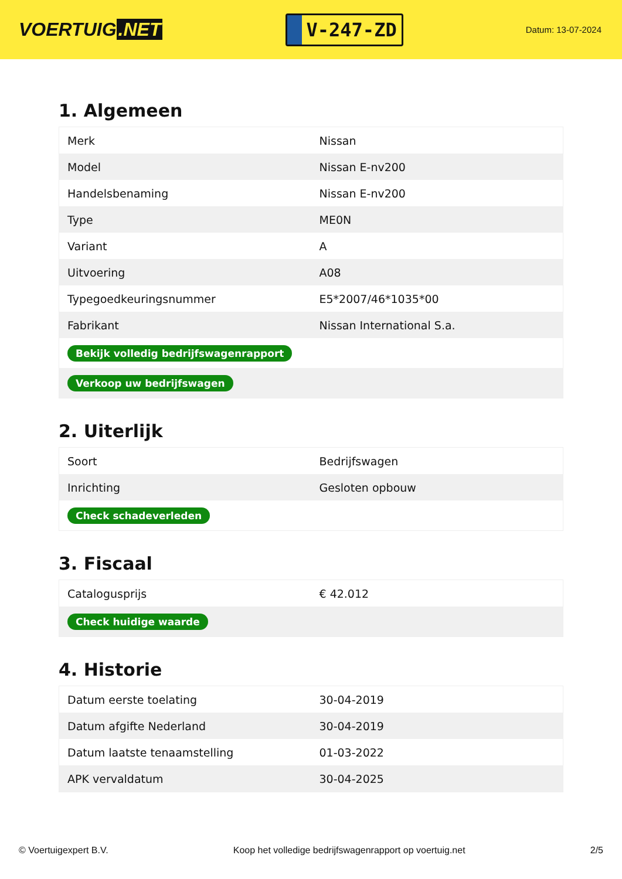VOERTUIG.NET
V-247-ZD
Datum: 13-07-2024
1. Algemeen
| Merk | Nissan |
| Model | Nissan E-nv200 |
| Handelsbenaming | Nissan E-nv200 |
| Type | ME0N |
| Variant | A |
| Uitvoering | A08 |
| Typegoedkeuringsnummer | E5*2007/46*1035*00 |
| Fabrikant | Nissan International S.a. |
| Bekijk volledig bedrijfswagenrapport | |
| Verkoop uw bedrijfswagen | |
2. Uiterlijk
| Soort | Bedrijfswagen |
| Inrichting | Gesloten opbouw |
| Check schadeverleden | |
3. Fiscaal
| Catalogusprijs | € 42.012 |
| Check huidige waarde | |
4. Historie
| Datum eerste toelating | 30-04-2019 |
| Datum afgifte Nederland | 30-04-2019 |
| Datum laatste tenaamstelling | 01-03-2022 |
| APK vervaldatum | 30-04-2025 |
© Voertuigexpert B.V. Koop het volledige bedrijfswagenrapport op voertuig.net 2/5